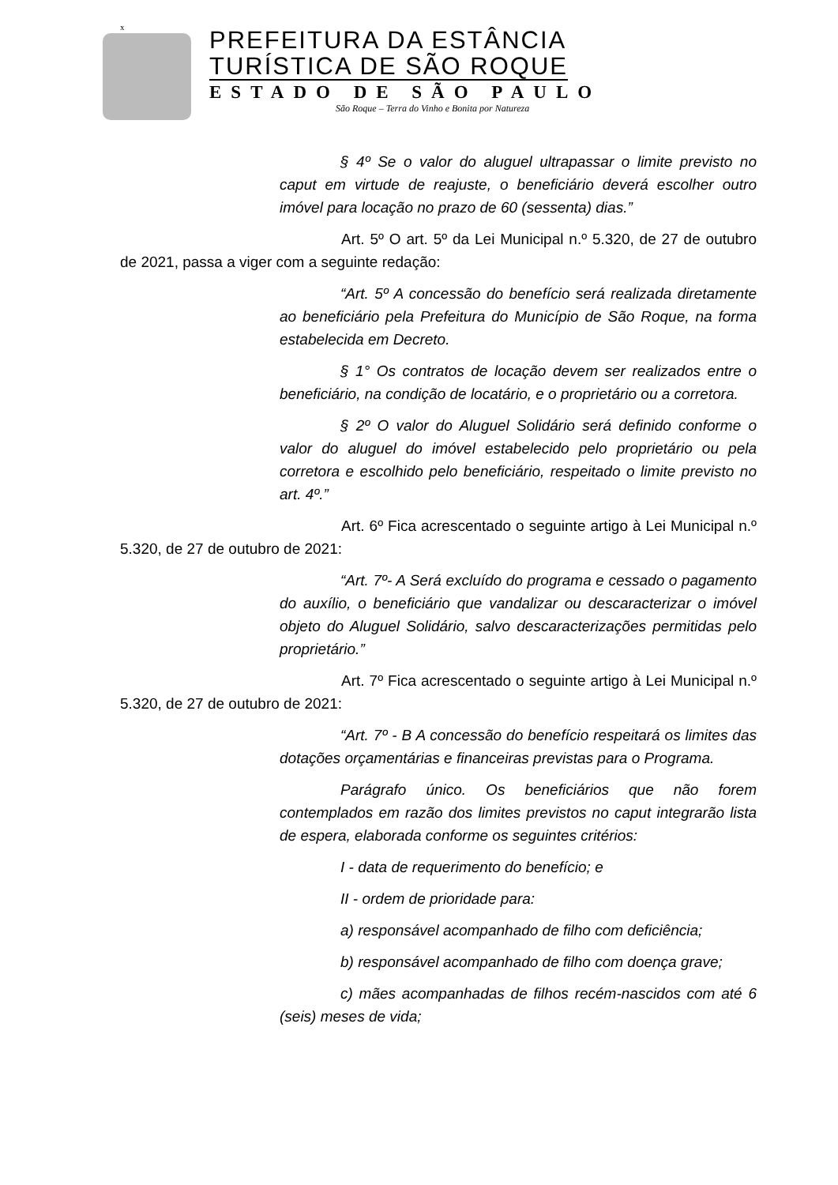x
PREFEITURA DA ESTÂNCIA
TURÍSTICA DE SÃO ROQUE
ESTADO DE SÃO PAULO
São Roque – Terra do Vinho e Bonita por Natureza
§ 4º Se o valor do aluguel ultrapassar o limite previsto no caput em virtude de reajuste, o beneficiário deverá escolher outro imóvel para locação no prazo de 60 (sessenta) dias.”
Art. 5º O art. 5º da Lei Municipal n.º 5.320, de 27 de outubro de 2021, passa a viger com a seguinte redação:
“Art. 5º A concessão do benefício será realizada diretamente ao beneficiário pela Prefeitura do Município de São Roque, na forma estabelecida em Decreto.
§ 1° Os contratos de locação devem ser realizados entre o beneficiário, na condição de locatário, e o proprietário ou a corretora.
§ 2º O valor do Aluguel Solidário será definido conforme o valor do aluguel do imóvel estabelecido pelo proprietário ou pela corretora e escolhido pelo beneficiário, respeitado o limite previsto no art. 4º.”
Art. 6º Fica acrescentado o seguinte artigo à Lei Municipal n.º 5.320, de 27 de outubro de 2021:
“Art. 7º- A Será excluído do programa e cessado o pagamento do auxílio, o beneficiário que vandalizar ou descaracterizar o imóvel objeto do Aluguel Solidário, salvo descaracterizações permitidas pelo proprietário.”
Art. 7º Fica acrescentado o seguinte artigo à Lei Municipal n.º 5.320, de 27 de outubro de 2021:
“Art. 7º - B A concessão do benefício respeitará os limites das dotações orçamentárias e financeiras previstas para o Programa.
Parágrafo único. Os beneficiários que não forem contemplados em razão dos limites previstos no caput integrarão lista de espera, elaborada conforme os seguintes critérios:
I - data de requerimento do benefício; e
II - ordem de prioridade para:
a) responsável acompanhado de filho com deficiência;
b) responsável acompanhado de filho com doença grave;
c) mães acompanhadas de filhos recém-nascidos com até 6 (seis) meses de vida;